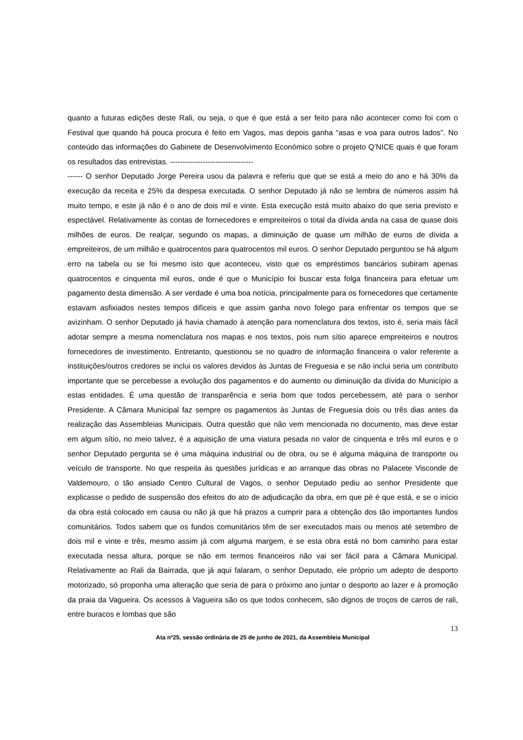quanto a futuras edições deste Rali, ou seja, o que é que está a ser feito para não acontecer como foi com o Festival que quando há pouca procura é feito em Vagos, mas depois ganha “asas e voa para outros lados”. No conteúdo das informações do Gabinete de Desenvolvimento Económico sobre o projeto Q’NICE quais é que foram os resultados das entrevistas. ---------------------------------
------ O senhor Deputado Jorge Pereira usou da palavra e referiu que que se está a meio do ano e há 30% da execução da receita e 25% da despesa executada. O senhor Deputado já não se lembra de números assim há muito tempo, e este já não é o ano de dois mil e vinte. Esta execução está muito abaixo do que seria previsto e espectável. Relativamente às contas de fornecedores e empreiteiros o total da dívida anda na casa de quase dois milhões de euros. De realçar, segundo os mapas, a diminuição de quase um milhão de euros de dívida a empreiteiros, de um milhão e quatrocentos para quatrocentos mil euros. O senhor Deputado perguntou se há algum erro na tabela ou se foi mesmo isto que aconteceu, visto que os empréstimos bancários subiram apenas quatrocentos e cinquenta mil euros, onde é que o Município foi buscar esta folga financeira para efetuar um pagamento desta dimensão. A ser verdade é uma boa notícia, principalmente para os fornecedores que certamente estavam asfixiados nestes tempos difíceis e que assim ganha novo folego para enfrentar os tempos que se avizinham. O senhor Deputado já havia chamado à atenção para nomenclatura dos textos, isto é, seria mais fácil adotar sempre a mesma nomenclatura nos mapas e nos textos, pois num sítio aparece empreiteiros e noutros fornecedores de investimento. Entretanto, questionou se no quadro de informação financeira o valor referente a instituições/outros credores se inclui os valores devidos às Juntas de Freguesia e se não inclui seria um contributo importante que se percebesse a evolução dos pagamentos e do aumento ou diminuição da dívida do Município a estas entidades. É uma questão de transparência e seria bom que todos percebessem, até para o senhor Presidente. A Câmara Municipal faz sempre os pagamentos às Juntas de Freguesia dois ou três dias antes da realização das Assembleias Municipais. Outra questão que não vem mencionada no documento, mas deve estar em algum sítio, no meio talvez, é a aquisição de uma viatura pesada no valor de cinquenta e três mil euros e o senhor Deputado pergunta se é uma máquina industrial ou de obra, ou se é alguma máquina de transporte ou veículo de transporte. No que respeita às questões jurídicas e ao arranque das obras no Palacete Visconde de Valdemouro, o tão ansiado Centro Cultural de Vagos, o senhor Deputado pediu ao senhor Presidente que explicasse o pedido de suspensão dos efeitos do ato de adjudicação da obra, em que pé é que está, e se o início da obra está colocado em causa ou não já que há prazos a cumprir para a obtenção dos tão importantes fundos comunitários. Todos sabem que os fundos comunitários têm de ser executados mais ou menos até setembro de dois mil e vinte e três, mesmo assim já com alguma margem, e se esta obra está no bom caminho para estar executada nessa altura, porque se não em termos financeiros não vai ser fácil para a Câmara Municipal. Relativamente ao Rali da Bairrada, que já aqui falaram, o senhor Deputado, ele próprio um adepto de desporto motorizado, só proponha uma alteração que seria de para o próximo ano juntar o desporto ao lazer e à promoção da praia da Vagueira. Os acessos à Vagueira são os que todos conhecem, são dignos de troços de carros de rali, entre buracos e lombas que são
13
Ata nº25, sessão ordinária de 25 de junho de 2021, da Assembleia Municipal